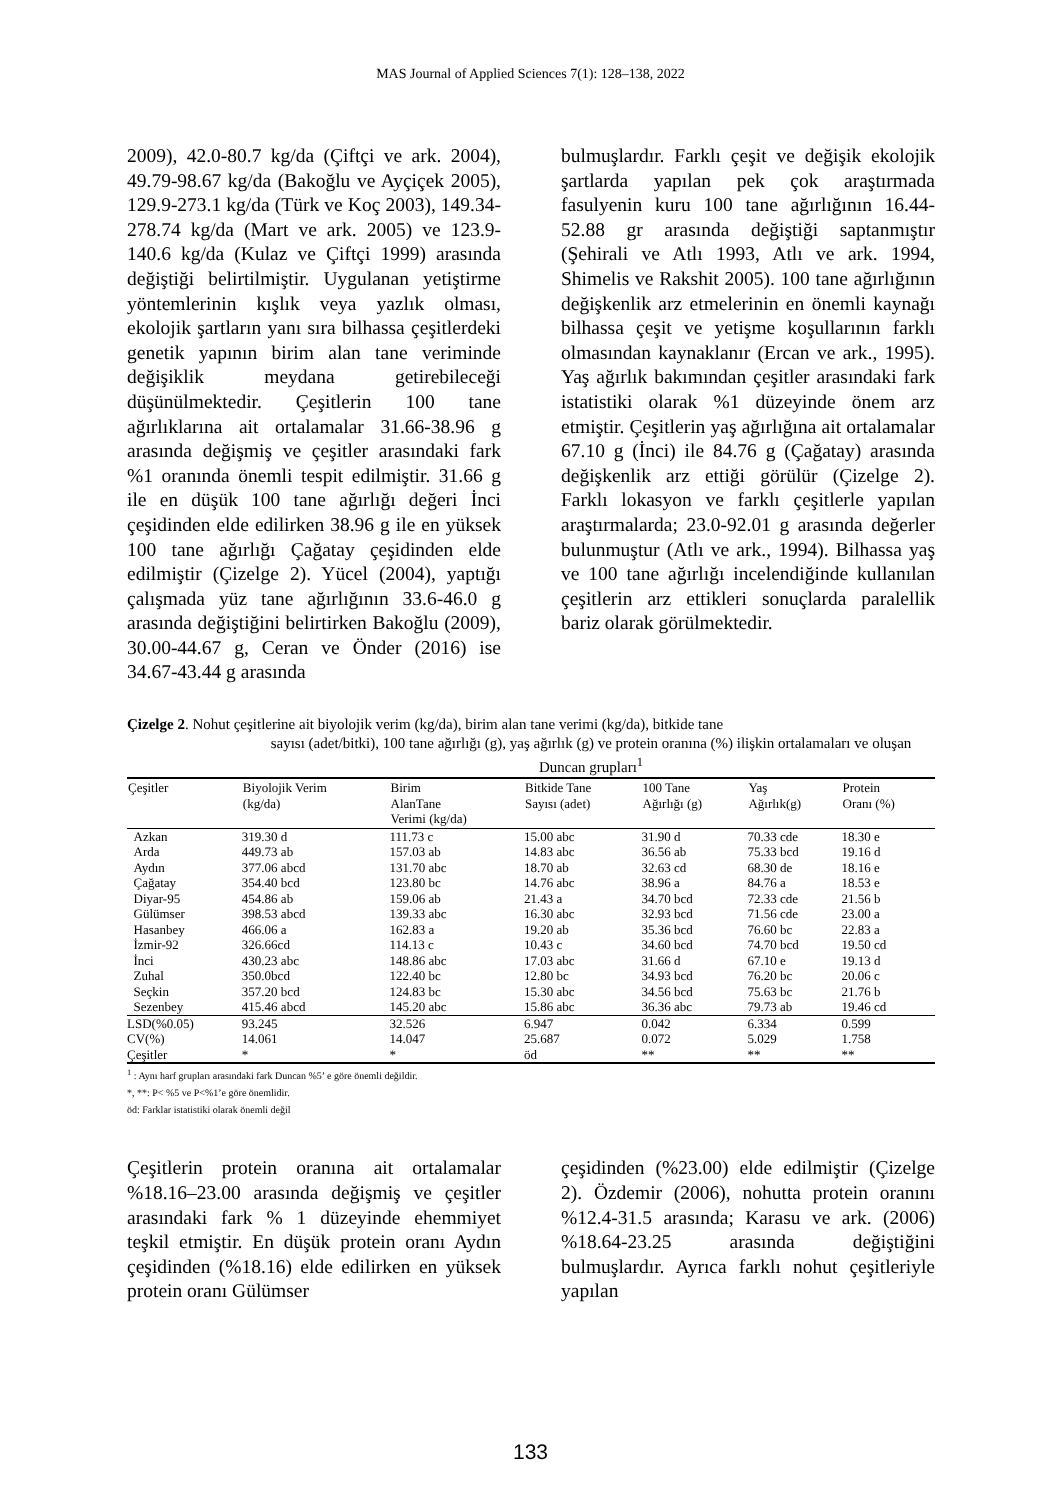MAS Journal of Applied Sciences 7(1): 128–138, 2022
2009), 42.0-80.7 kg/da (Çiftçi ve ark. 2004), 49.79-98.67 kg/da (Bakoğlu ve Ayçiçek 2005), 129.9-273.1 kg/da (Türk ve Koç 2003), 149.34-278.74 kg/da (Mart ve ark. 2005) ve 123.9-140.6 kg/da (Kulaz ve Çiftçi 1999) arasında değiştiği belirtilmiştir. Uygulanan yetiştirme yöntemlerinin kışlık veya yazlık olması, ekolojik şartların yanı sıra bilhassa çeşitlerdeki genetik yapının birim alan tane veriminde değişiklik meydana getirebileceği düşünülmektedir. Çeşitlerin 100 tane ağırlıklarına ait ortalamalar 31.66-38.96 g arasında değişmiş ve çeşitler arasındaki fark %1 oranında önemli tespit edilmiştir. 31.66 g ile en düşük 100 tane ağırlığı değeri İnci çeşidinden elde edilirken 38.96 g ile en yüksek 100 tane ağırlığı Çağatay çeşidinden elde edilmiştir (Çizelge 2). Yücel (2004), yaptığı çalışmada yüz tane ağırlığının 33.6-46.0 g arasında değiştiğini belirtirken Bakoğlu (2009), 30.00-44.67 g, Ceran ve Önder (2016) ise 34.67-43.44 g arasında
bulmuşlardır. Farklı çeşit ve değişik ekolojik şartlarda yapılan pek çok araştırmada fasulyenin kuru 100 tane ağırlığının 16.44-52.88 gr arasında değiştiği saptanmıştır (Şehirali ve Atlı 1993, Atlı ve ark. 1994, Shimelis ve Rakshit 2005). 100 tane ağırlığının değişkenlik arz etmelerinin en önemli kaynağı bilhassa çeşit ve yetişme koşullarının farklı olmasından kaynaklanır (Ercan ve ark., 1995). Yaş ağırlık bakımından çeşitler arasındaki fark istatistiki olarak %1 düzeyinde önem arz etmiştir. Çeşitlerin yaş ağırlığına ait ortalamalar 67.10 g (İnci) ile 84.76 g (Çağatay) arasında değişkenlik arz ettiği görülür (Çizelge 2). Farklı lokasyon ve farklı çeşitlerle yapılan araştırmalarda; 23.0-92.01 g arasında değerler bulunmuştur (Atlı ve ark., 1994). Bilhassa yaş ve 100 tane ağırlığı incelendiğinde kullanılan çeşitlerin arz ettikleri sonuçlarda paralellik bariz olarak görülmektedir.
Çizelge 2. Nohut çeşitlerine ait biyolojik verim (kg/da), birim alan tane verimi (kg/da), bitkide tane
sayısı (adet/bitki), 100 tane ağırlığı (g), yaş ağırlık (g) ve protein oranına (%) ilişkin ortalamaları ve oluşan Duncan grupları<sup>1</sup>
| Çeşitler | Biyolojik Verim (kg/da) | Birim AlanTane Verimi (kg/da) | Bitkide Tane Sayısı (adet) | 100 Tane Ağırlığı (g) | Yaş Ağırlık(g) | Protein Oranı (%) |
| --- | --- | --- | --- | --- | --- | --- |
| Azkan | 319.30 d | 111.73 c | 15.00 abc | 31.90 d | 70.33 cde | 18.30 e |
| Arda | 449.73 ab | 157.03 ab | 14.83 abc | 36.56 ab | 75.33 bcd | 19.16 d |
| Aydın | 377.06 abcd | 131.70 abc | 18.70 ab | 32.63 cd | 68.30 de | 18.16 e |
| Çağatay | 354.40 bcd | 123.80 bc | 14.76 abc | 38.96 a | 84.76 a | 18.53 e |
| Diyar-95 | 454.86 ab | 159.06 ab | 21.43 a | 34.70 bcd | 72.33 cde | 21.56 b |
| Gülümser | 398.53 abcd | 139.33 abc | 16.30 abc | 32.93 bcd | 71.56 cde | 23.00 a |
| Hasanbey | 466.06 a | 162.83 a | 19.20 ab | 35.36 bcd | 76.60 bc | 22.83 a |
| İzmir-92 | 326.66cd | 114.13 c | 10.43 c | 34.60 bcd | 74.70 bcd | 19.50 cd |
| İnci | 430.23 abc | 148.86 abc | 17.03 abc | 31.66 d | 67.10 e | 19.13 d |
| Zuhal | 350.0bcd | 122.40 bc | 12.80 bc | 34.93 bcd | 76.20 bc | 20.06 c |
| Seçkin | 357.20 bcd | 124.83 bc | 15.30 abc | 34.56 bcd | 75.63 bc | 21.76 b |
| Sezenbey | 415.46 abcd | 145.20 abc | 15.86 abc | 36.36 abc | 79.73 ab | 19.46 cd |
| LSD(%0.05) | 93.245 | 32.526 | 6.947 | 0.042 | 6.334 | 0.599 |
| CV(%) | 14.061 | 14.047 | 25.687 | 0.072 | 5.029 | 1.758 |
| Çeşitler | * | * | öd | ** | ** | ** |
<sup>1</sup> : Aynı harf grupları arasındaki fark Duncan %5’ e göre önemli değildir.
*, **: P< %5 ve P<%1’e göre önemlidir.
öd: Farklar istatistiki olarak önemli değil
Çeşitlerin protein oranına ait ortalamalar %18.16–23.00 arasında değişmiş ve çeşitler arasındaki fark % 1 düzeyinde ehemmiyet teşkil etmiştir. En düşük protein oranı Aydın çeşidinden (%18.16) elde edilirken en yüksek protein oranı Gülümser
çeşidinden (%23.00) elde edilmiştir (Çizelge 2). Özdemir (2006), nohutta protein oranını %12.4-31.5 arasında; Karasu ve ark. (2006) %18.64-23.25 arasında değiştiğini bulmuşlardır. Ayrıca farklı nohut çeşitleriyle yapılan
133